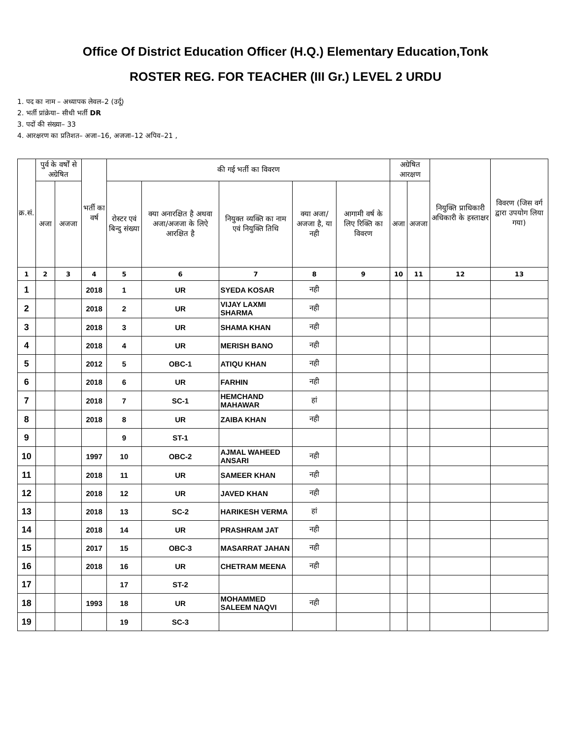Office Of District Education Officer (H.Q.) Elementary Education,Tonk
ROSTER REG. FOR TEACHER (III Gr.) LEVEL 2 URDU
1. पद का नाम – अध्यापक लेवल–2 (उर्दू)
2. भर्ती प्रांक्रेया– सीधी भर्ती DR
3. पदों की संख्या– 33
4. आरक्षरण का प्रतिशत– अजा–16, अजजा–12 अपिव–21 ,
| क्र.सं. | पुर्व के वर्षों से अग्रेषित | | भर्ती का वर्ष | की गई भर्ती का विवरण | | | | | अग्रेषित आरक्षण | | नियुक्ति प्राधिकारी अधिकारी के हस्ताक्षर | विवरण (जिस वर्ग द्वारा उपयोग लिया गया) |
| --- | --- | --- | --- | --- | --- | --- | --- | --- | --- | --- | --- | --- |
| | अजा | अजजा | | रोस्टर एवं बिन्दु संख्या | क्या अनारक्षित है अथवा अजा/अजजा के लिऐ आरक्षित है | नियुक्त व्यक्ति का नाम एवं नियुक्ति तिथि | क्या अजा/ अजजा है, या नही | आगामी वर्ष के लिए रिक्ति का विवरण | अजा | अजजा | | |
| 1 | 2 | 3 | 4 | 5 | 6 | 7 | 8 | 9 | 10 | 11 | 12 | 13 |
| 1 | | | 2018 | 1 | UR | SYEDA KOSAR | नही | | | | | |
| 2 | | | 2018 | 2 | UR | VIJAY LAXMI SHARMA | नही | | | | | |
| 3 | | | 2018 | 3 | UR | SHAMA KHAN | नही | | | | | |
| 4 | | | 2018 | 4 | UR | MERISH BANO | नही | | | | | |
| 5 | | | 2012 | 5 | OBC-1 | ATIQU KHAN | नही | | | | | |
| 6 | | | 2018 | 6 | UR | FARHIN | नही | | | | | |
| 7 | | | 2018 | 7 | SC-1 | HEMCHAND MAHAWAR | हां | | | | | |
| 8 | | | 2018 | 8 | UR | ZAIBA KHAN | नही | | | | | |
| 9 | | | | 9 | ST-1 | | | | | | | |
| 10 | | | 1997 | 10 | OBC-2 | AJMAL WAHEED ANSARI | नही | | | | | |
| 11 | | | 2018 | 11 | UR | SAMEER KHAN | नही | | | | | |
| 12 | | | 2018 | 12 | UR | JAVED KHAN | नही | | | | | |
| 13 | | | 2018 | 13 | SC-2 | HARIKESH VERMA | हां | | | | | |
| 14 | | | 2018 | 14 | UR | PRASHRAM JAT | नही | | | | | |
| 15 | | | 2017 | 15 | OBC-3 | MASARRAT JAHAN | नही | | | | | |
| 16 | | | 2018 | 16 | UR | CHETRAM MEENA | नही | | | | | |
| 17 | | | | 17 | ST-2 | | | | | | | |
| 18 | | | 1993 | 18 | UR | MOHAMMED SALEEM NAQVI | नही | | | | | |
| 19 | | | | 19 | SC-3 | | | | | | | |